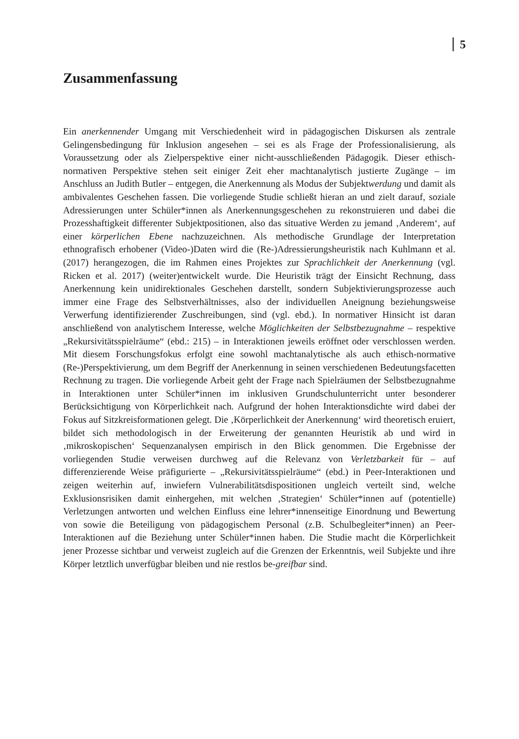5
Zusammenfassung
Ein anerkennender Umgang mit Verschiedenheit wird in pädagogischen Diskursen als zentrale Gelingensbedingung für Inklusion angesehen – sei es als Frage der Professionalisierung, als Voraussetzung oder als Zielperspektive einer nicht-ausschließenden Pädagogik. Dieser ethisch-normativen Perspektive stehen seit einiger Zeit eher machtanalytisch justierte Zugänge – im Anschluss an Judith Butler – entgegen, die Anerkennung als Modus der Subjektwerdung und damit als ambivalentes Geschehen fassen. Die vorliegende Studie schließt hieran an und zielt darauf, soziale Adressierungen unter Schüler*innen als Anerkennungsgeschehen zu rekonstruieren und dabei die Prozesshaftigkeit differenter Subjektpositionen, also das situative Werden zu jemand ‚Anderem‘, auf einer körperlichen Ebene nachzuzeichnen. Als methodische Grundlage der Interpretation ethnografisch erhobener (Video-)Daten wird die (Re-)Adressierungsheuristik nach Kuhlmann et al. (2017) herangezogen, die im Rahmen eines Projektes zur Sprachlichkeit der Anerkennung (vgl. Ricken et al. 2017) (weiter)entwickelt wurde. Die Heuristik trägt der Einsicht Rechnung, dass Anerkennung kein unidirektionales Geschehen darstellt, sondern Subjektivierungsprozesse auch immer eine Frage des Selbstverhältnisses, also der individuellen Aneignung beziehungsweise Verwerfung identifizierender Zuschreibungen, sind (vgl. ebd.). In normativer Hinsicht ist daran anschließend von analytischem Interesse, welche Möglichkeiten der Selbstbezugnahme – respektive „Rekursivitätsspielräume“ (ebd.: 215) – in Interaktionen jeweils eröffnet oder verschlossen werden. Mit diesem Forschungsfokus erfolgt eine sowohl machtanalytische als auch ethisch-normative (Re-)Perspektivierung, um dem Begriff der Anerkennung in seinen verschiedenen Bedeutungsfacetten Rechnung zu tragen. Die vorliegende Arbeit geht der Frage nach Spielräumen der Selbstbezugnahme in Interaktionen unter Schüler*innen im inklusiven Grundschulunterricht unter besonderer Berücksichtigung von Körperlichkeit nach. Aufgrund der hohen Interaktionsdichte wird dabei der Fokus auf Sitzkreisformationen gelegt. Die ‚Körperlichkeit der Anerkennung‘ wird theoretisch eruiert, bildet sich methodologisch in der Erweiterung der genannten Heuristik ab und wird in ‚mikroskopischen‘ Sequenzanalysen empirisch in den Blick genommen. Die Ergebnisse der vorliegenden Studie verweisen durchweg auf die Relevanz von Verletzbarkeit für – auf differenzierende Weise präfigurierte – „Rekursivitätsspielräume“ (ebd.) in Peer-Interaktionen und zeigen weiterhin auf, inwiefern Vulnerabilitätsdispositionen ungleich verteilt sind, welche Exklusionsrisiken damit einhergehen, mit welchen ‚Strategien‘ Schüler*innen auf (potentielle) Verletzungen antworten und welchen Einfluss eine lehrer*innenseitige Einordnung und Bewertung von sowie die Beteiligung von pädagogischem Personal (z.B. Schulbegleiter*innen) an Peer-Interaktionen auf die Beziehung unter Schüler*innen haben. Die Studie macht die Körperlichkeit jener Prozesse sichtbar und verweist zugleich auf die Grenzen der Erkenntnis, weil Subjekte und ihre Körper letztlich unverfügbar bleiben und nie restlos be-greifbar sind.